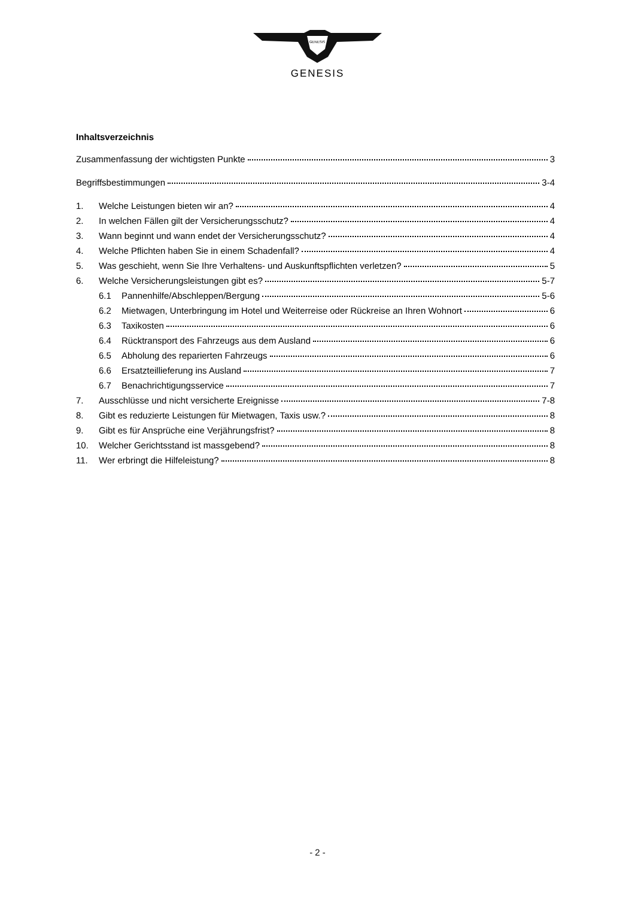GENESIS
GENESIS
Inhaltsverzeichnis
Zusammenfassung der wichtigsten Punkte 3
Begriffsbestimmungen 3-4
1. Welche Leistungen bieten wir an? 4
2. In welchen Fällen gilt der Versicherungsschutz? 4
3. Wann beginnt und wann endet der Versicherungsschutz? 4
4. Welche Pflichten haben Sie in einem Schadenfall? 4
5. Was geschieht, wenn Sie Ihre Verhaltens- und Auskunftspflichten verletzen? 5
6. Welche Versicherungsleistungen gibt es? 5-7
6.1 Pannenhilfe/Abschleppen/Bergung 5-6
6.2 Mietwagen, Unterbringung im Hotel und Weiterreise oder Rückreise an Ihren Wohnort 6
6.3 Taxikosten 6
6.4 Rücktransport des Fahrzeugs aus dem Ausland 6
6.5 Abholung des reparierten Fahrzeugs 6
6.6 Ersatzteillieferung ins Ausland 7
6.7 Benachrichtigungsservice 7
7. Ausschlüsse und nicht versicherte Ereignisse 7-8
8. Gibt es reduzierte Leistungen für Mietwagen, Taxis usw.? 8
9. Gibt es für Ansprüche eine Verjährungsfrist? 8
10. Welcher Gerichtsstand ist massgebend? 8
11. Wer erbringt die Hilfeleistung? 8
- 2 -